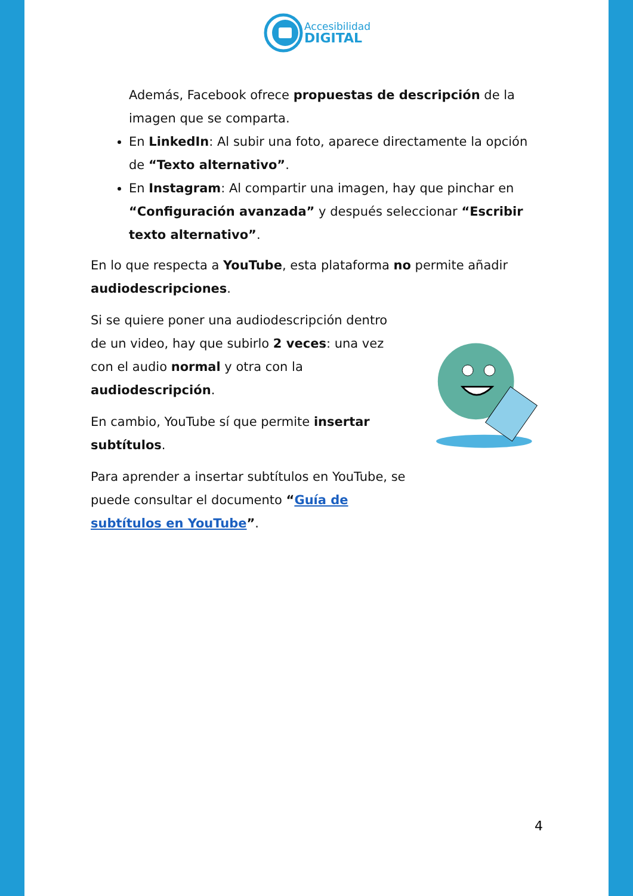Accesibilidad
DIGITAL
Además, Facebook ofrece propuestas de descripción de la imagen que se comparta.
En LinkedIn: Al subir una foto, aparece directamente la opción de “Texto alternativo”.
En Instagram: Al compartir una imagen, hay que pinchar en “Configuración avanzada” y después seleccionar “Escribir texto alternativo”.
En lo que respecta a YouTube, esta plataforma no permite añadir audiodescripciones.
Si se quiere poner una audiodescripción dentro de un video, hay que subirlo 2 veces: una vez con el audio normal y otra con la audiodescripción.
En cambio, YouTube sí que permite insertar subtítulos.
Para aprender a insertar subtítulos en YouTube, se puede consultar el documento “Guía de subtítulos en YouTube”.
4